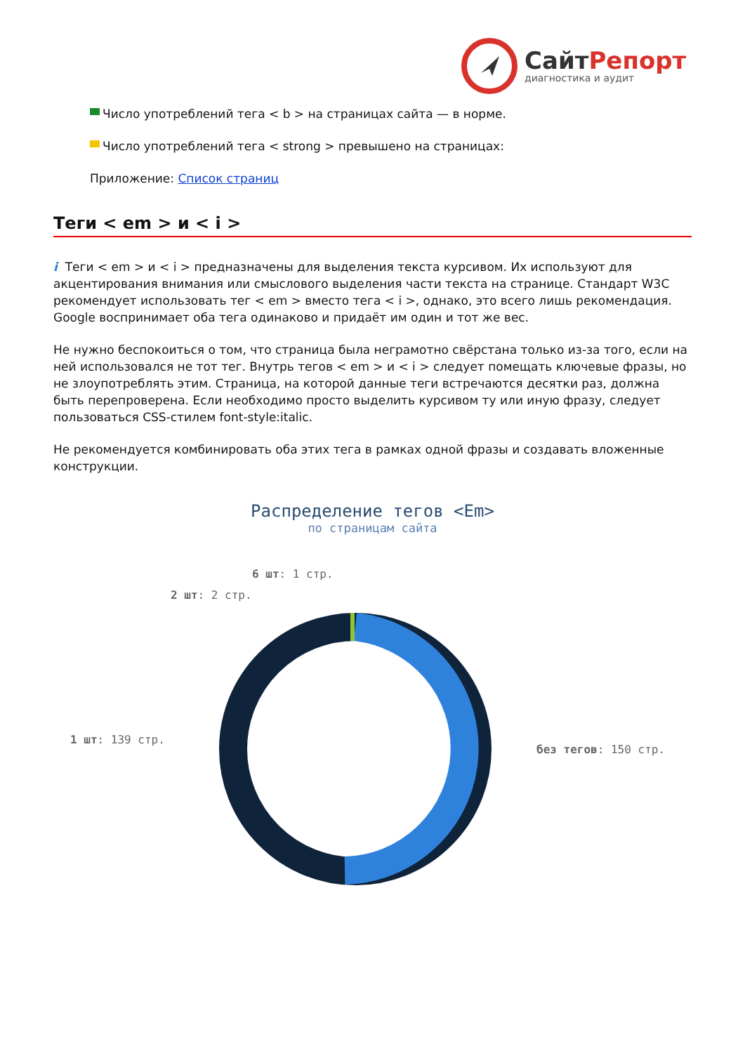СайтРепорт
диагностика и аудит
Число употреблений тега < b > на страницах сайта — в норме.
Число употреблений тега < strong > превышено на страницах:
Приложение: Список страниц
Теги < em > и < i >
i Теги < em > и < i > предназначены для выделения текста курсивом. Их используют для акцентирования внимания или смыслового выделения части текста на странице. Стандарт W3C рекомендует использовать тег < em > вместо тега < i >, однако, это всего лишь рекомендация. Google воспринимает оба тега одинаково и придаёт им один и тот же вес.
Не нужно беспокоиться о том, что страница была неграмотно свёрстана только из-за того, если на ней использовался не тот тег. Внутрь тегов < em > и < i > следует помещать ключевые фразы, но не злоупотреблять этим. Страница, на которой данные теги встречаются десятки раз, должна быть перепроверена. Если необходимо просто выделить курсивом ту или иную фразу, следует пользоваться CSS-стилем font-style:italic.
Не рекомендуется комбинировать оба этих тега в рамках одной фразы и создавать вложенные конструкции.
Распределение тегов <Em>
по страницам сайта
6 шт: 1 стр.
2 шт: 2 стр.
1 шт: 139 стр.
без тегов: 150 стр.